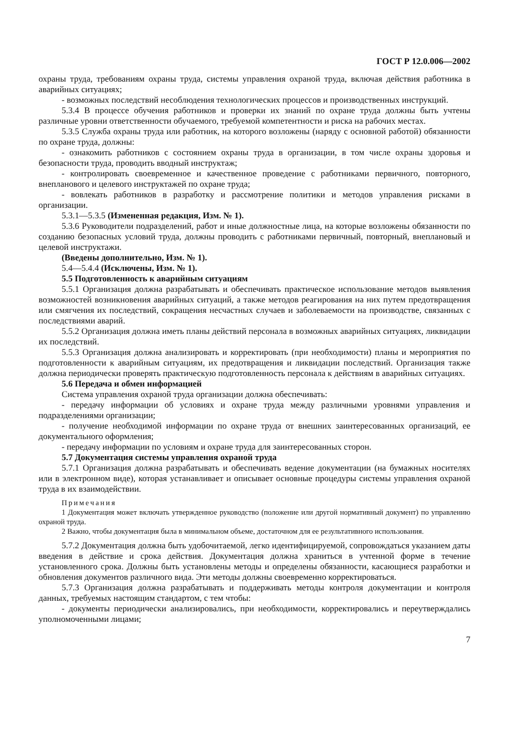ГОСТ Р 12.0.006—2002
охраны труда, требованиям охраны труда, системы управления охраной труда, включая действия работника в аварийных ситуациях;
- возможных последствий несоблюдения технологических процессов и производственных инструкций.
5.3.4 В процессе обучения работников и проверки их знаний по охране труда должны быть учтены различные уровни ответственности обучаемого, требуемой компетентности и риска на рабочих местах.
5.3.5 Служба охраны труда или работник, на которого возложены (наряду с основной работой) обязанности по охране труда, должны:
- ознакомить работников с состоянием охраны труда в организации, в том числе охраны здоровья и безопасности труда, проводить вводный инструктаж;
- контролировать своевременное и качественное проведение с работниками первичного, повторного, внепланового и целевого инструктажей по охране труда;
- вовлекать работников в разработку и рассмотрение политики и методов управления рисками в организации.
5.3.1—5.3.5 (Измененная редакция, Изм. № 1).
5.3.6 Руководители подразделений, работ и иные должностные лица, на которые возложены обязанности по созданию безопасных условий труда, должны проводить с работниками первичный, повторный, внеплановый и целевой инструктажи.
(Введены дополнительно, Изм. № 1).
5.4—5.4.4 (Исключены, Изм. № 1).
5.5 Подготовленность к аварийным ситуациям
5.5.1 Организация должна разрабатывать и обеспечивать практическое использование методов выявления возможностей возникновения аварийных ситуаций, а также методов реагирования на них путем предотвращения или смягчения их последствий, сокращения несчастных случаев и заболеваемости на производстве, связанных с последствиями аварий.
5.5.2 Организация должна иметь планы действий персонала в возможных аварийных ситуациях, ликвидации их последствий.
5.5.3 Организация должна анализировать и корректировать (при необходимости) планы и мероприятия по подготовленности к аварийным ситуациям, их предотвращения и ликвидации последствий. Организация также должна периодически проверять практическую подготовленность персонала к действиям в аварийных ситуациях.
5.6 Передача и обмен информацией
Система управления охраной труда организации должна обеспечивать:
- передачу информации об условиях и охране труда между различными уровнями управления и подразделениями организации;
- получение необходимой информации по охране труда от внешних заинтересованных организаций, ее документального оформления;
- передачу информации по условиям и охране труда для заинтересованных сторон.
5.7 Документация системы управления охраной труда
5.7.1 Организация должна разрабатывать и обеспечивать ведение документации (на бумажных носителях или в электронном виде), которая устанавливает и описывает основные процедуры системы управления охраной труда в их взаимодействии.
Примечания
1 Документация может включать утвержденное руководство (положение или другой нормативный документ) по управлению охраной труда.
2 Важно, чтобы документация была в минимальном объеме, достаточном для ее результативного использования.
5.7.2 Документация должна быть удобочитаемой, легко идентифицируемой, сопровождаться указанием даты введения в действие и срока действия. Документация должна храниться в учтенной форме в течение установленного срока. Должны быть установлены методы и определены обязанности, касающиеся разработки и обновления документов различного вида. Эти методы должны своевременно корректироваться.
5.7.3 Организация должна разрабатывать и поддерживать методы контроля документации и контроля данных, требуемых настоящим стандартом, с тем чтобы:
- документы периодически анализировались, при необходимости, корректировались и переутверждались уполномоченными лицами;
7